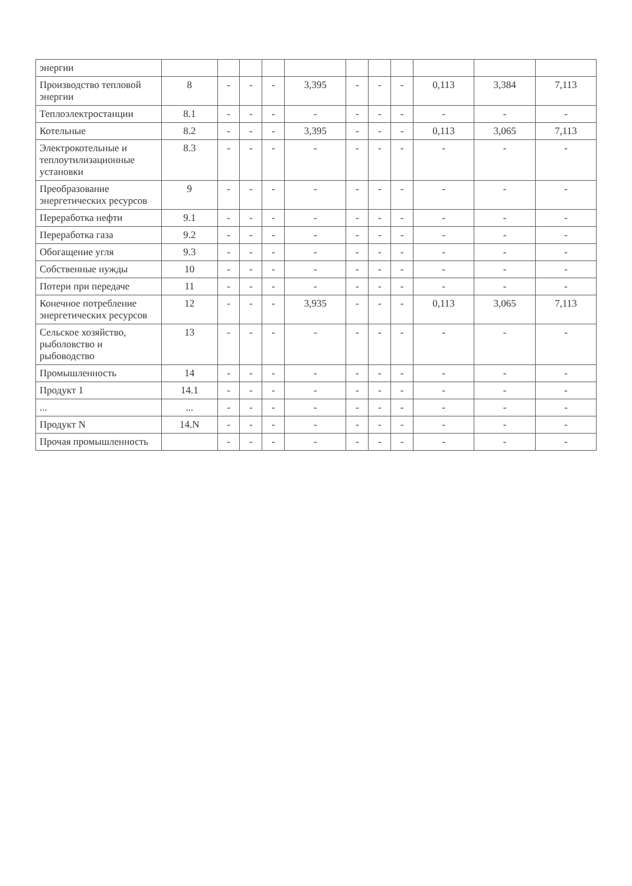| энергии | | | | | | | | | | | |
| Производство тепловой энергии | 8 | - | - | - | 3,395 | - | - | - | 0,113 | 3,384 | 7,113 |
| Теплоэлектростанции | 8.1 | - | - | - | - | - | - | - | - | - | - |
| Котельные | 8.2 | - | - | - | 3,395 | - | - | - | 0,113 | 3,065 | 7,113 |
| Электрокотельные и теплоутилизационные установки | 8.3 | - | - | - | - | - | - | - | - | - | - |
| Преобразование энергетических ресурсов | 9 | - | - | - | - | - | - | - | - | - | - |
| Переработка нефти | 9.1 | - | - | - | - | - | - | - | - | - | - |
| Переработка газа | 9.2 | - | - | - | - | - | - | - | - | - | - |
| Обогащение угля | 9.3 | - | - | - | - | - | - | - | - | - | - |
| Собственные нужды | 10 | - | - | - | - | - | - | - | - | - | - |
| Потери при передаче | 11 | - | - | - | - | - | - | - | - | - | - |
| Конечное потребление энергетических ресурсов | 12 | - | - | - | 3,935 | - | - | - | 0,113 | 3,065 | 7,113 |
| Сельское хозяйство, рыболовство и рыбоводство | 13 | - | - | - | - | - | - | - | - | - | - |
| Промышленность | 14 | - | - | - | - | - | - | - | - | - | - |
| Продукт 1 | 14.1 | - | - | - | - | - | - | - | - | - | - |
| ... | ... | - | - | - | - | - | - | - | - | - | - |
| Продукт N | 14.N | - | - | - | - | - | - | - | - | - | - |
| Прочая промышленность | | - | - | - | - | - | - | - | - | - | - |